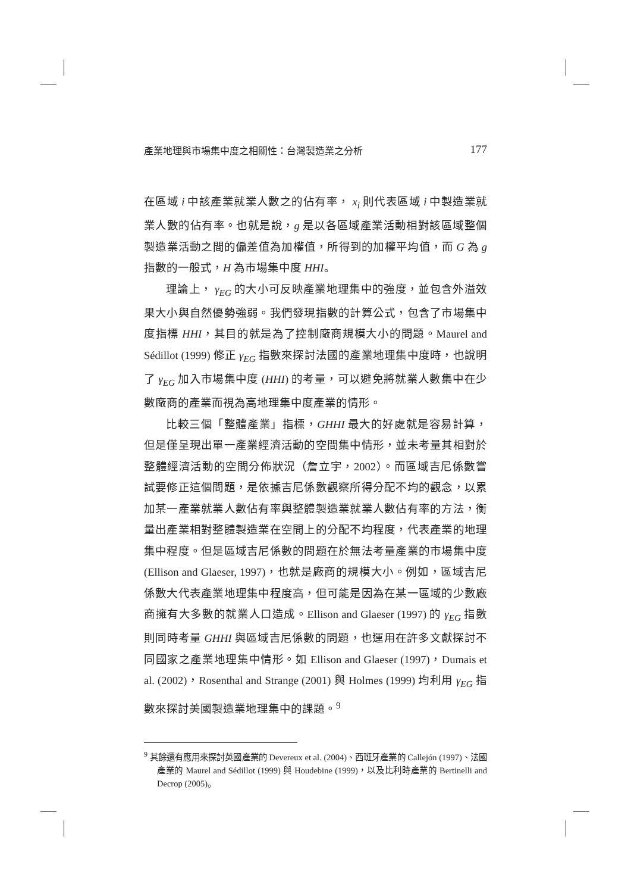產業地理與市場集中度之相關性：台灣製造業之分析 177
在區域 i 中該產業就業人數之的佔有率， x<sub>i</sub> 則代表區域 i 中製造業就業人數的佔有率。也就是說，g 是以各區域產業活動相對該區域整個製造業活動之間的偏差值為加權值，所得到的加權平均值，而 G 為 g 指數的一般式，H 為市場集中度 HHI。
理論上， γ<sub>EG</sub> 的大小可反映產業地理集中的強度，並包含外溢效果大小與自然優勢強弱。我們發現指數的計算公式，包含了市場集中度指標 HHI，其目的就是為了控制廠商規模大小的問題。Maurel and Sédillot (1999) 修正 γ<sub>EG</sub> 指數來探討法國的產業地理集中度時，也說明了 γ<sub>EG</sub> 加入市場集中度 (HHI) 的考量，可以避免將就業人數集中在少數廠商的產業而視為高地理集中度產業的情形。
比較三個「整體產業」指標，GHHI 最大的好處就是容易計算，但是僅呈現出單一產業經濟活動的空間集中情形，並未考量其相對於整體經濟活動的空間分佈狀況（詹立宇，2002）。而區域吉尼係數嘗試要修正這個問題，是依據吉尼係數觀察所得分配不均的觀念，以累加某一產業就業人數佔有率與整體製造業就業人數佔有率的方法，衡量出產業相對整體製造業在空間上的分配不均程度，代表產業的地理集中程度。但是區域吉尼係數的問題在於無法考量產業的市場集中度 (Ellison and Glaeser, 1997)，也就是廠商的規模大小。例如，區域吉尼係數大代表產業地理集中程度高，但可能是因為在某一區域的少數廠商擁有大多數的就業人口造成。Ellison and Glaeser (1997) 的 γ<sub>EG</sub> 指數則同時考量 GHHI 與區域吉尼係數的問題，也運用在許多文獻探討不同國家之產業地理集中情形。如 Ellison and Glaeser (1997)，Dumais et al. (2002)，Rosenthal and Strange (2001) 與 Holmes (1999) 均利用 γ<sub>EG</sub> 指數來探討美國製造業地理集中的課題。<sup>9</sup>
<sup>9</sup> 其餘還有應用來探討英國產業的 Devereux et al. (2004)、西班牙產業的 Callejón (1997)、法國產業的 Maurel and Sédillot (1999) 與 Houdebine (1999)，以及比利時產業的 Bertinelli and Decrop (2005)。